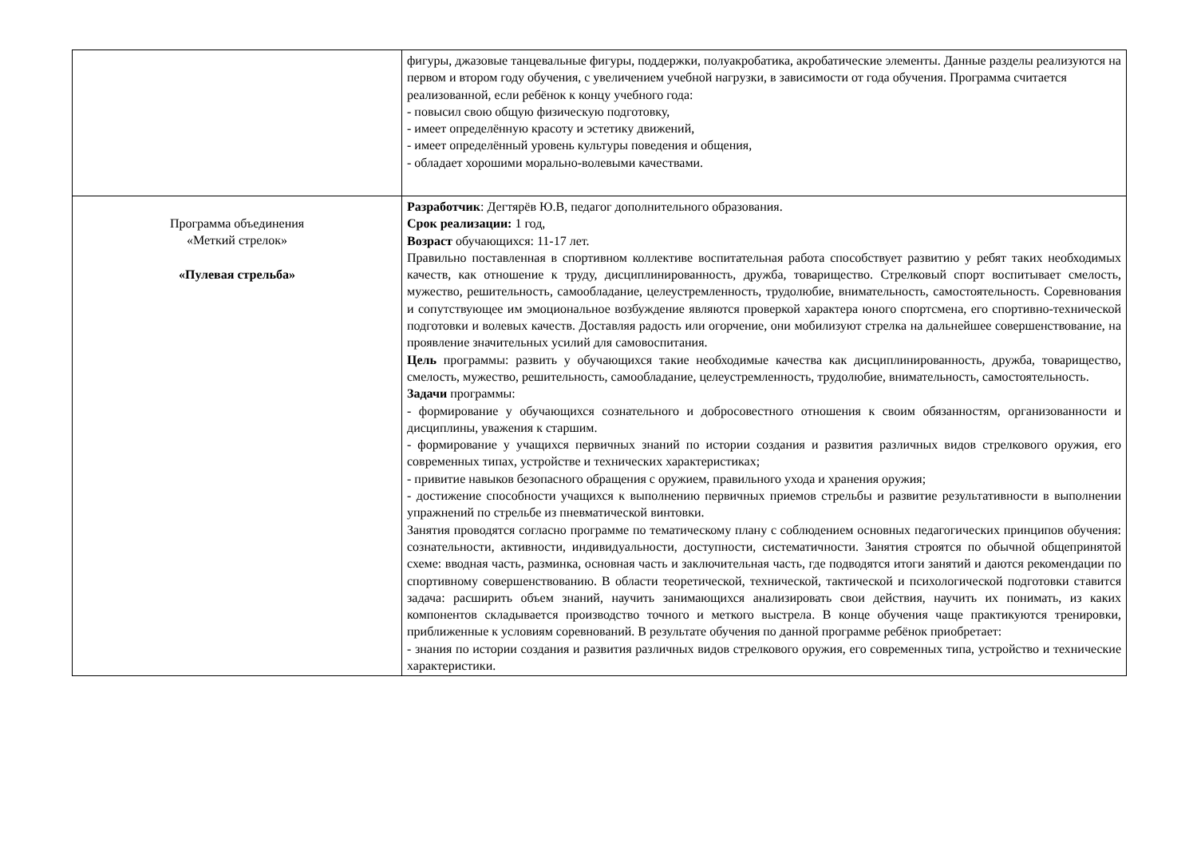| | фигуры, джазовые танцевальные фигуры, поддержки, полуакробатика, акробатические элементы. Данные разделы реализуются на первом и втором году обучения, с увеличением учебной нагрузки, в зависимости от года обучения. Программа считается реализованной, если ребёнок к концу учебного года: - повысил свою общую физическую подготовку, - имеет определённую красоту и эстетику движений, - имеет определённый уровень культуры поведения и общения, - обладает хорошими морально-волевыми качествами. |
| Программа объединения «Меткий стрелок» «Пулевая стрельба» | Разработчик : Дегтярёв Ю.В, педагог дополнительного образования. Срок реализации: 1 год, Возраст обучающихся: 11-17 лет. Правильно поставленная в спортивном коллективе воспитательная работа способствует развитию у ребят таких необходимых качеств, как отношение к труду, дисциплинированность, дружба, товарищество. Стрелковый спорт воспитывает смелость, мужество, решительность, самообладание, целеустремленность, трудолюбие, внимательность, самостоятельность. Соревнования и сопутствующее им эмоциональное возбуждение являются проверкой характера юного спортсмена, его спортивно-технической подготовки и волевых качеств. Доставляя радость или огорчение, они мобилизуют стрелка на дальнейшее совершенствование, на проявление значительных усилий для самовоспитания. Цель программы: развить у обучающихся такие необходимые качества как дисциплинированность, дружба, товарищество, смелость, мужество, решительность, самообладание, целеустремленность, трудолюбие, внимательность, самостоятельность. Задачи программы: - формирование у обучающихся сознательного и добросовестного отношения к своим обязанностям, организованности и дисциплины, уважения к старшим. - формирование у учащихся первичных знаний по истории создания и развития различных видов стрелкового оружия, его современных типах, устройстве и технических характеристиках; - привитие навыков безопасного обращения с оружием, правильного ухода и хранения оружия; - достижение способности учащихся к выполнению первичных приемов стрельбы и развитие результативности в выполнении упражнений по стрельбе из пневматической винтовки. Занятия проводятся согласно программе по тематическому плану с соблюдением основных педагогических принципов обучения: сознательности, активности, индивидуальности, доступности, систематичности. Занятия строятся по обычной общепринятой схеме: вводная часть, разминка, основная часть и заключительная часть, где подводятся итоги занятий и даются рекомендации по спортивному совершенствованию. В области теоретической, технической, тактической и психологической подготовки ставится задача: расширить объем знаний, научить занимающихся анализировать свои действия, научить их понимать, из каких компонентов складывается производство точного и меткого выстрела. В конце обучения чаще практикуются тренировки, приближенные к условиям соревнований. В результате обучения по данной программе ребёнок приобретает: - знания по истории создания и развития различных видов стрелкового оружия, его современных типа, устройство и технические характеристики. |